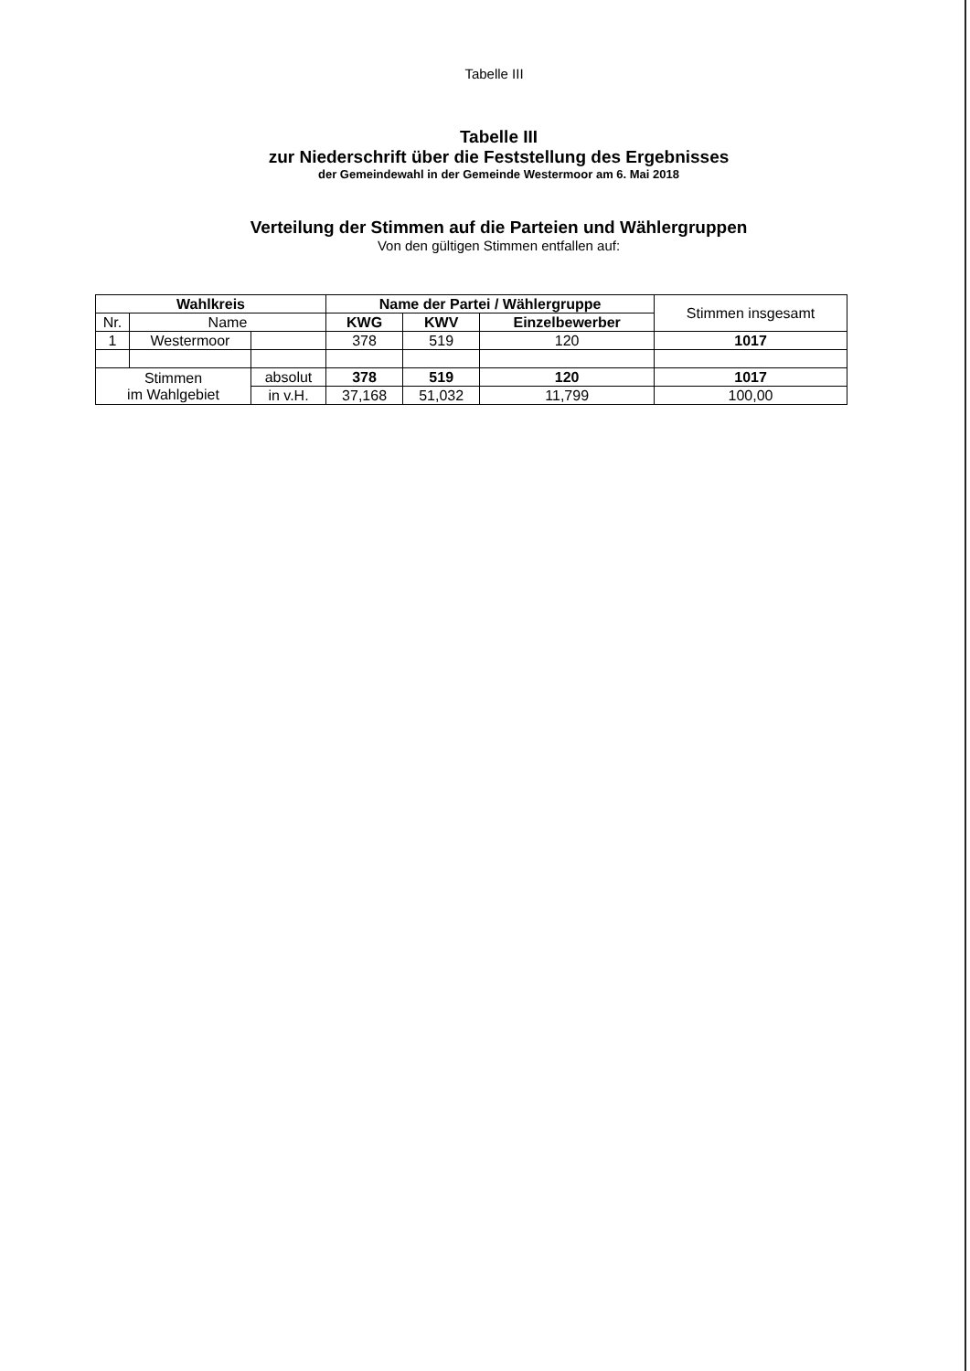Tabelle III
Tabelle III
zur Niederschrift über die Feststellung des Ergebnisses
der Gemeindewahl in der Gemeinde Westermoor am 6. Mai 2018
Verteilung der Stimmen auf die Parteien und Wählergruppen
Von den gültigen Stimmen entfallen auf:
| Wahlkreis | | | Name der Partei / Wählergruppe | | | Stimmen insgesamt |
| --- | --- | --- | --- | --- | --- | --- |
| Nr. | Name | | KWG | KWV | Einzelbewerber | |
| 1 | Westermoor | | 378 | 519 | 120 | 1017 |
| Stimmen im Wahlgebiet | | absolut | 378 | 519 | 120 | 1017 |
| | | in v.H. | 37,168 | 51,032 | 11,799 | 100,00 |